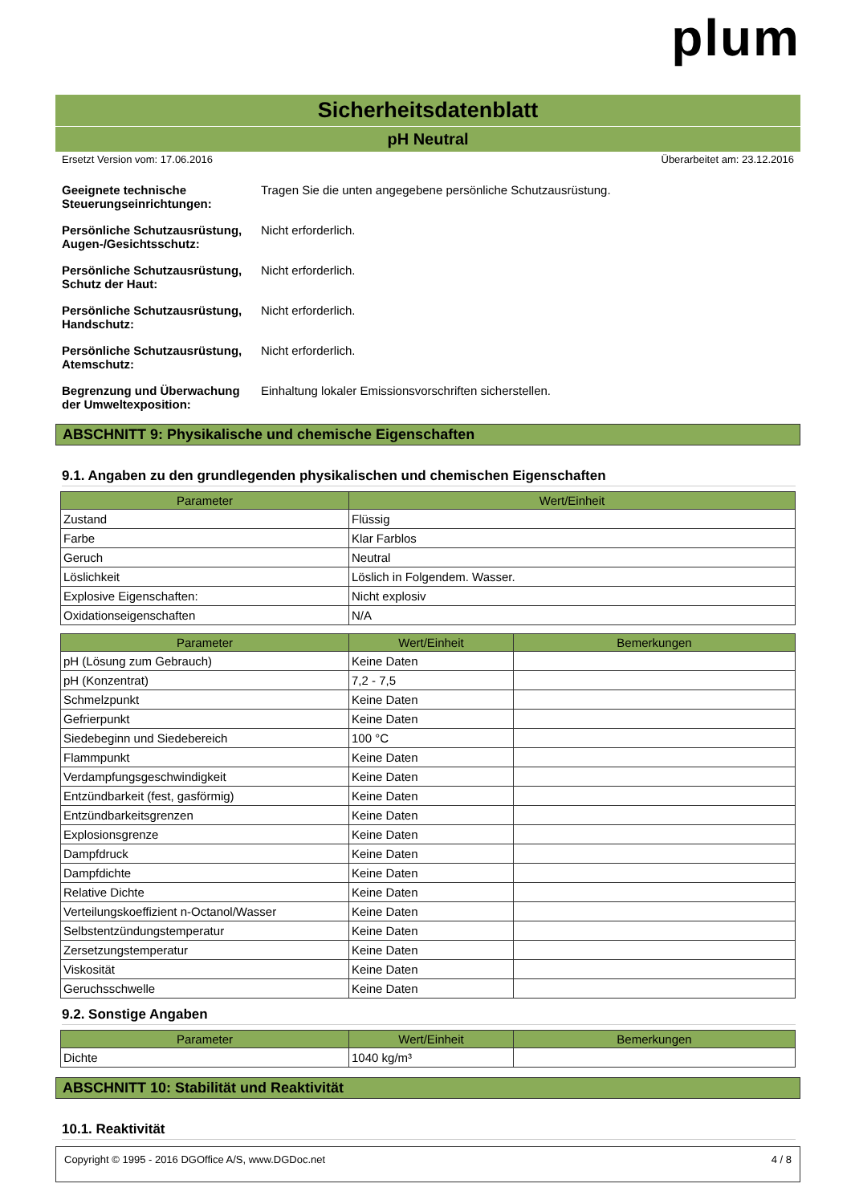plum
Sicherheitsdatenblatt
pH Neutral
Ersetzt Version vom: 17.06.2016 Überarbeitet am: 23.12.2016
Geeignete technische Steuerungseinrichtungen: Tragen Sie die unten angegebene persönliche Schutzausrüstung.
Persönliche Schutzausrüstung, Augen-/Gesichtsschutz: Nicht erforderlich.
Persönliche Schutzausrüstung, Schutz der Haut: Nicht erforderlich.
Persönliche Schutzausrüstung, Handschutz: Nicht erforderlich.
Persönliche Schutzausrüstung, Atemschutz: Nicht erforderlich.
Begrenzung und Überwachung der Umweltexposition: Einhaltung lokaler Emissionsvorschriften sicherstellen.
ABSCHNITT 9: Physikalische und chemische Eigenschaften
9.1. Angaben zu den grundlegenden physikalischen und chemischen Eigenschaften
| Parameter | Wert/Einheit |
| --- | --- |
| Zustand | Flüssig |
| Farbe | Klar Farblos |
| Geruch | Neutral |
| Löslichkeit | Löslich in Folgendem. Wasser. |
| Explosive Eigenschaften: | Nicht explosiv |
| Oxidationseigenschaften | N/A |
| Parameter | Wert/Einheit | Bemerkungen |
| --- | --- | --- |
| pH (Lösung zum Gebrauch) | Keine Daten | |
| pH (Konzentrat) | 7,2 - 7,5 | |
| Schmelzpunkt | Keine Daten | |
| Gefrierpunkt | Keine Daten | |
| Siedebeginn und Siedebereich | 100 °C | |
| Flammpunkt | Keine Daten | |
| Verdampfungsgeschwindigkeit | Keine Daten | |
| Entzündbarkeit (fest, gasförmig) | Keine Daten | |
| Entzündbarkeitsgrenzen | Keine Daten | |
| Explosionsgrenze | Keine Daten | |
| Dampfdruck | Keine Daten | |
| Dampfdichte | Keine Daten | |
| Relative Dichte | Keine Daten | |
| Verteilungskoeffizient n-Octanol/Wasser | Keine Daten | |
| Selbstentzündungstemperatur | Keine Daten | |
| Zersetzungstemperatur | Keine Daten | |
| Viskosität | Keine Daten | |
| Geruchsschwelle | Keine Daten | |
9.2. Sonstige Angaben
| Parameter | Wert/Einheit | Bemerkungen |
| --- | --- | --- |
| Dichte | 1040 kg/m³ | |
ABSCHNITT 10: Stabilität und Reaktivität
10.1. Reaktivität
Copyright © 1995 - 2016 DGOffice A/S, www.DGDoc.net 4 / 8